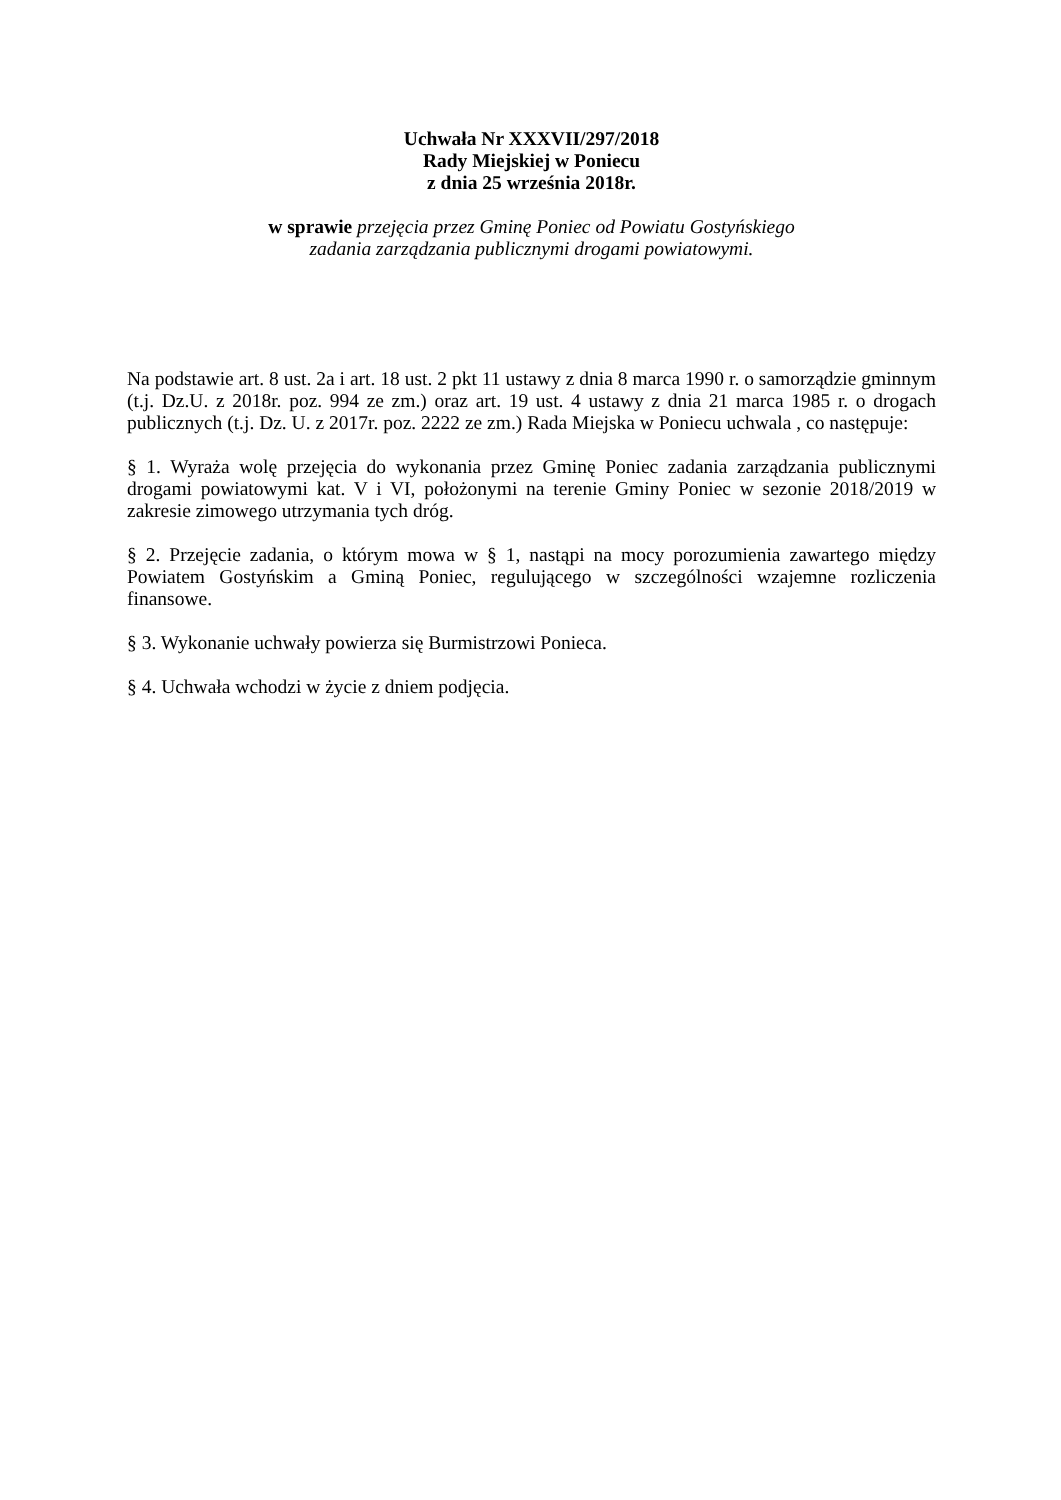Uchwała Nr XXXVII/297/2018
Rady Miejskiej w Poniecu
z dnia 25 września 2018r.
w sprawie przejęcia przez Gminę Poniec od Powiatu Gostyńskiego
zadania zarządzania publicznymi drogami powiatowymi.
Na podstawie art. 8 ust. 2a i art. 18 ust. 2 pkt 11 ustawy z dnia 8 marca 1990 r. o samorządzie gminnym (t.j. Dz.U. z 2018r. poz. 994 ze zm.) oraz art. 19 ust. 4 ustawy z dnia 21 marca 1985 r. o drogach publicznych (t.j. Dz. U. z 2017r. poz. 2222 ze zm.) Rada Miejska w Poniecu uchwala , co następuje:
§ 1. Wyraża wolę przejęcia do wykonania przez Gminę Poniec zadania zarządzania publicznymi drogami powiatowymi kat. V i VI, położonymi na terenie Gminy Poniec w sezonie 2018/2019 w zakresie zimowego utrzymania tych dróg.
§ 2. Przejęcie zadania, o którym mowa w § 1, nastąpi na mocy porozumienia zawartego między Powiatem Gostyńskim a Gminą Poniec, regulującego w szczególności wzajemne rozliczenia finansowe.
§ 3. Wykonanie uchwały powierza się Burmistrzowi Ponieca.
§ 4. Uchwała wchodzi w życie z dniem podjęcia.